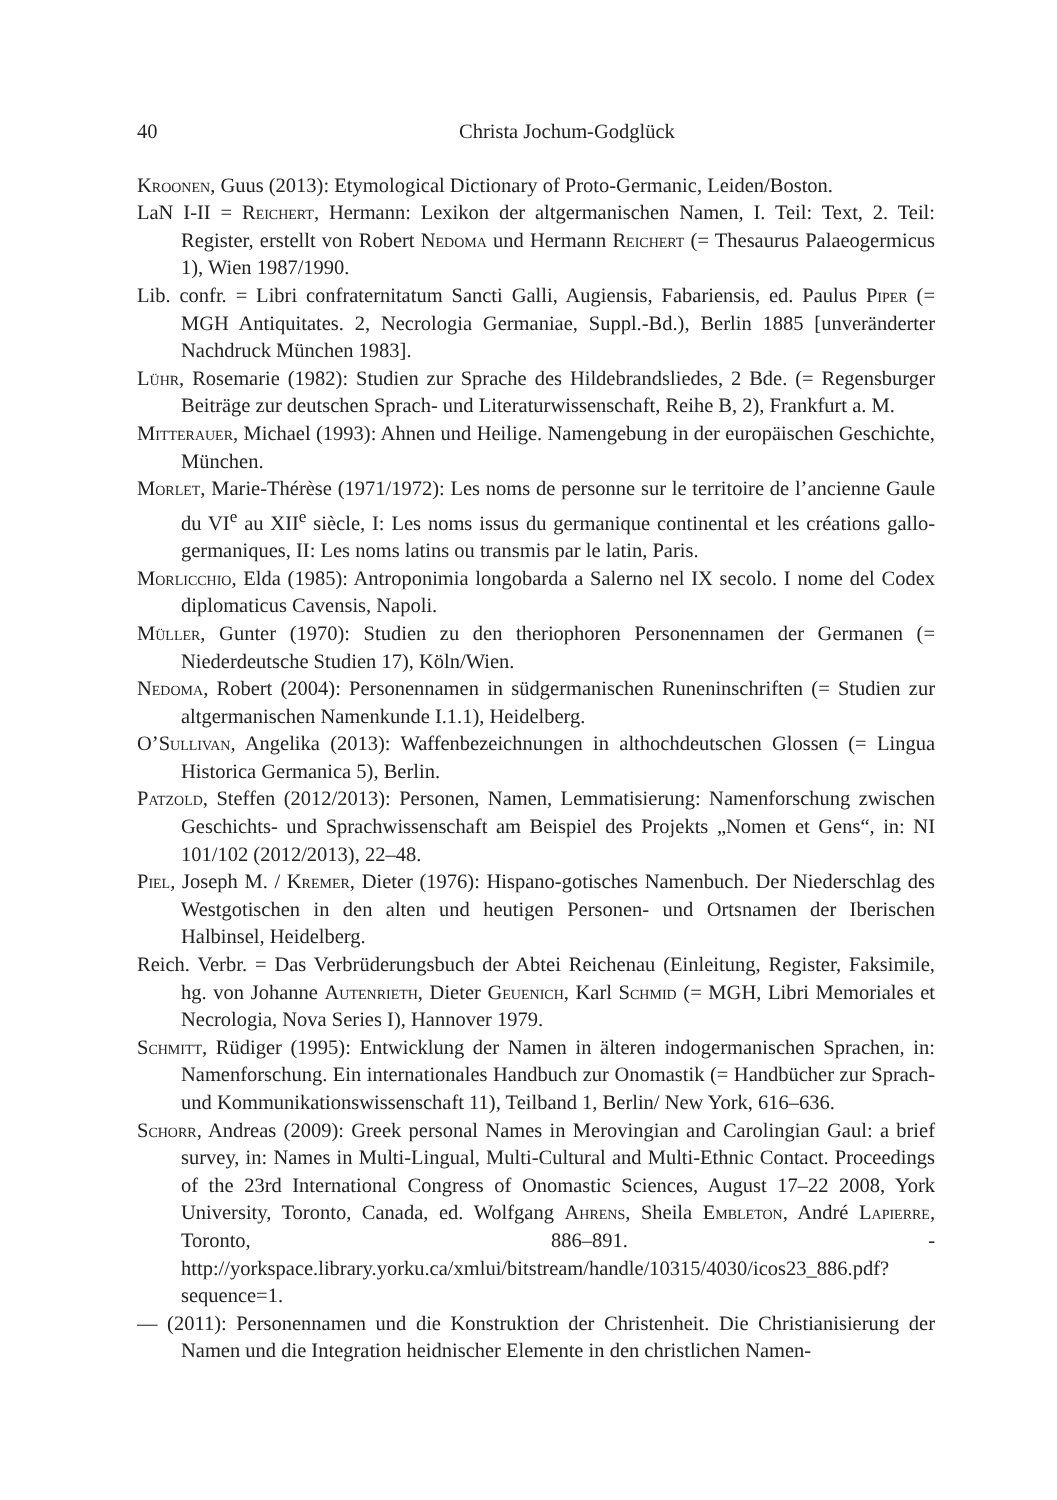40 Christa Jochum-Godglück
Kroonen, Guus (2013): Etymological Dictionary of Proto-Germanic, Leiden/Boston.
LaN I-II = Reichert, Hermann: Lexikon der altgermanischen Namen, I. Teil: Text, 2. Teil: Register, erstellt von Robert Nedoma und Hermann Reichert (= Thesaurus Palaeogermicus 1), Wien 1987/1990.
Lib. confr. = Libri confraternitatum Sancti Galli, Augiensis, Fabariensis, ed. Paulus Piper (= MGH Antiquitates. 2, Necrologia Germaniae, Suppl.-Bd.), Berlin 1885 [unveränderter Nachdruck München 1983].
Lühr, Rosemarie (1982): Studien zur Sprache des Hildebrandsliedes, 2 Bde. (= Regensburger Beiträge zur deutschen Sprach- und Literaturwissenschaft, Reihe B, 2), Frankfurt a. M.
Mitterauer, Michael (1993): Ahnen und Heilige. Namengebung in der europäischen Geschichte, München.
Morlet, Marie-Thérèse (1971/1972): Les noms de personne sur le territoire de l’ancienne Gaule du VI<sup>e</sup> au XII<sup>e</sup> siècle, I: Les noms issus du germanique continental et les créations gallo-germaniques, II: Les noms latins ou transmis par le latin, Paris.
Morlicchio, Elda (1985): Antroponimia longobarda a Salerno nel IX secolo. I nome del Codex diplomaticus Cavensis, Napoli.
Müller, Gunter (1970): Studien zu den theriophoren Personennamen der Germanen (= Niederdeutsche Studien 17), Köln/Wien.
Nedoma, Robert (2004): Personennamen in südgermanischen Runeninschriften (= Studien zur altgermanischen Namenkunde I.1.1), Heidelberg.
O’Sullivan, Angelika (2013): Waffenbezeichnungen in althochdeutschen Glossen (= Lingua Historica Germanica 5), Berlin.
Patzold, Steffen (2012/2013): Personen, Namen, Lemmatisierung: Namenforschung zwischen Geschichts- und Sprachwissenschaft am Beispiel des Projekts „Nomen et Gens“, in: NI 101/102 (2012/2013), 22–48.
Piel, Joseph M. / Kremer, Dieter (1976): Hispano-gotisches Namenbuch. Der Niederschlag des Westgotischen in den alten und heutigen Personen- und Ortsnamen der Iberischen Halbinsel, Heidelberg.
Reich. Verbr. = Das Verbrüderungsbuch der Abtei Reichenau (Einleitung, Register, Faksimile, hg. von Johanne Autenrieth, Dieter Geuenich, Karl Schmid (= MGH, Libri Memoriales et Necrologia, Nova Series I), Hannover 1979.
Schmitt, Rüdiger (1995): Entwicklung der Namen in älteren indogermanischen Sprachen, in: Namenforschung. Ein internationales Handbuch zur Onomastik (= Handbücher zur Sprach- und Kommunikationswissenschaft 11), Teilband 1, Berlin/ New York, 616–636.
Schorr, Andreas (2009): Greek personal Names in Merovingian and Carolingian Gaul: a brief survey, in: Names in Multi-Lingual, Multi-Cultural and Multi-Ethnic Contact. Proceedings of the 23rd International Congress of Onomastic Sciences, August 17–22 2008, York University, Toronto, Canada, ed. Wolfgang Ahrens, Sheila Embleton, André Lapierre, Toronto, 886–891. - http://yorkspace.library.yorku.ca/xmlui/bitstream/handle/10315/4030/icos23_886.pdf?sequence=1.
— (2011): Personennamen und die Konstruktion der Christenheit. Die Christianisierung der Namen und die Integration heidnischer Elemente in den christlichen Namen-